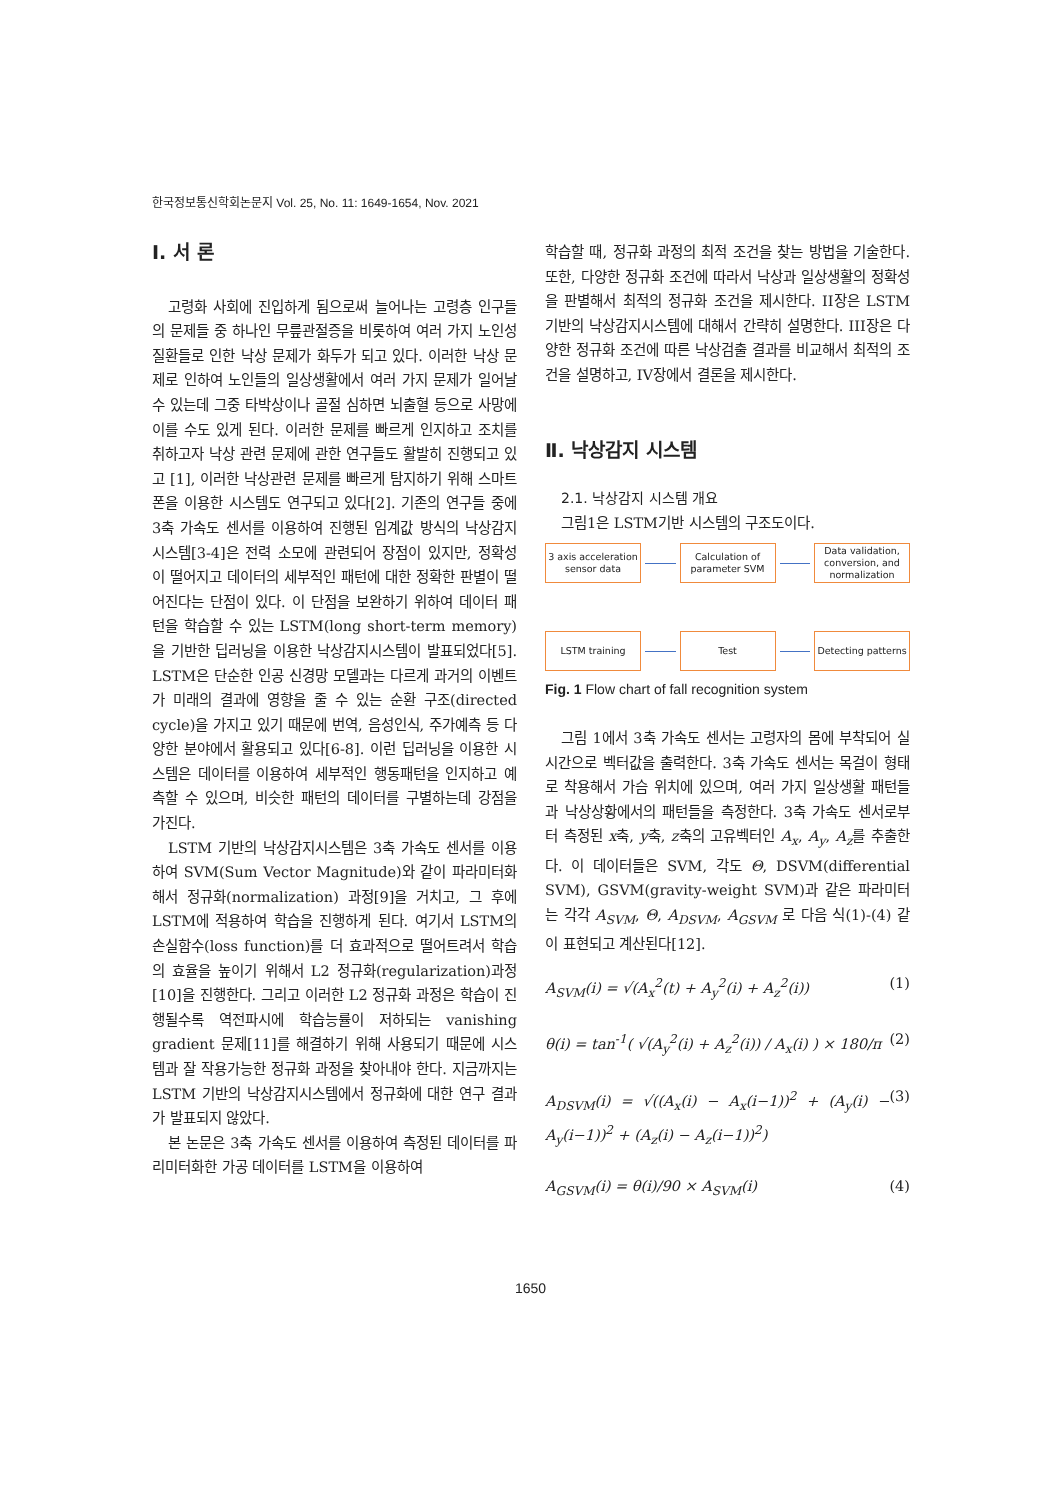한국정보통신학회논문지 Vol. 25, No. 11: 1649-1654, Nov. 2021
Ⅰ. 서 론
고령화 사회에 진입하게 됨으로써 늘어나는 고령층 인구들의 문제들 중 하나인 무릎관절증을 비롯하여 여러 가지 노인성 질환들로 인한 낙상 문제가 화두가 되고 있다. 이러한 낙상 문제로 인하여 노인들의 일상생활에서 여러 가지 문제가 일어날 수 있는데 그중 타박상이나 골절 심하면 뇌출혈 등으로 사망에 이를 수도 있게 된다. 이러한 문제를 빠르게 인지하고 조치를 취하고자 낙상 관련 문제에 관한 연구들도 활발히 진행되고 있고 [1], 이러한 낙상관련 문제를 빠르게 탐지하기 위해 스마트폰을 이용한 시스템도 연구되고 있다[2]. 기존의 연구들 중에 3축 가속도 센서를 이용하여 진행된 임계값 방식의 낙상감지 시스템[3-4]은 전력 소모에 관련되어 장점이 있지만, 정확성이 떨어지고 데이터의 세부적인 패턴에 대한 정확한 판별이 떨어진다는 단점이 있다. 이 단점을 보완하기 위하여 데이터 패턴을 학습할 수 있는 LSTM(long short-term memory)을 기반한 딥러닝을 이용한 낙상감지시스템이 발표되었다[5]. LSTM은 단순한 인공 신경망 모델과는 다르게 과거의 이벤트가 미래의 결과에 영향을 줄 수 있는 순환 구조(directed cycle)을 가지고 있기 때문에 번역, 음성인식, 주가예측 등 다양한 분야에서 활용되고 있다[6-8]. 이런 딥러닝을 이용한 시스템은 데이터를 이용하여 세부적인 행동패턴을 인지하고 예측할 수 있으며, 비슷한 패턴의 데이터를 구별하는데 강점을 가진다.
LSTM 기반의 낙상감지시스템은 3축 가속도 센서를 이용하여 SVM(Sum Vector Magnitude)와 같이 파라미터화해서 정규화(normalization) 과정[9]을 거치고, 그 후에 LSTM에 적용하여 학습을 진행하게 된다. 여기서 LSTM의 손실함수(loss function)를 더 효과적으로 떨어트려서 학습의 효율을 높이기 위해서 L2 정규화(regularization)과정[10]을 진행한다. 그리고 이러한 L2 정규화 과정은 학습이 진행될수록 역전파시에 학습능률이 저하되는 vanishing gradient 문제[11]를 해결하기 위해 사용되기 때문에 시스템과 잘 작용가능한 정규화 과정을 찾아내야 한다. 지금까지는 LSTM 기반의 낙상감지시스템에서 정규화에 대한 연구 결과가 발표되지 않았다.
본 논문은 3축 가속도 센서를 이용하여 측정된 데이터를 파리미터화한 가공 데이터를 LSTM을 이용하여
학습할 때, 정규화 과정의 최적 조건을 찾는 방법을 기술한다. 또한, 다양한 정규화 조건에 따라서 낙상과 일상생활의 정확성을 판별해서 최적의 정규화 조건을 제시한다. II장은 LSTM 기반의 낙상감지시스템에 대해서 간략히 설명한다. III장은 다양한 정규화 조건에 따른 낙상검출 결과를 비교해서 최적의 조건을 설명하고, IV장에서 결론을 제시한다.
Ⅱ. 낙상감지 시스템
2.1. 낙상감지 시스템 개요
그림1은 LSTM기반 시스템의 구조도이다.
3 axis acceleration sensor data
Calculation of parameter SVM
Data validation, conversion, and normalization
LSTM training Test
Detecting patterns
Fig. 1 Flow chart of fall recognition system
그림 1에서 3축 가속도 센서는 고령자의 몸에 부착되어 실시간으로 벡터값을 출력한다. 3축 가속도 센서는 목걸이 형태로 착용해서 가슴 위치에 있으며, 여러 가지 일상생활 패턴들과 낙상상황에서의 패턴들을 측정한다. 3축 가속도 센서로부터 측정된 x축, y축, z축의 고유벡터인 A<sub>x</sub>, A<sub>y</sub>, A<sub>z</sub>를 추출한다. 이 데이터들은 SVM, 각도 Θ, DSVM(differential SVM), GSVM(gravity-weight SVM)과 같은 파라미터는 각각 A<sub>SVM</sub>, Θ, A<sub>DSVM</sub>, A<sub>GSVM</sub> 로 다음 식(1)-(4) 같이 표현되고 계산된다[12].
A<sub>SVM</sub>(i) = √(A<sub>x</sub><sup>2</sup>(t) + A<sub>y</sub><sup>2</sup>(i) + A<sub>z</sub><sup>2</sup>(i)) (1)
θ(i) = tan<sup>-1</sup>( √(A<sub>y</sub><sup>2</sup>(i) + A<sub>z</sub><sup>2</sup>(i)) / A<sub>x</sub>(i) ) × 180/π (2)
A<sub>DSVM</sub>(i) = √((A<sub>x</sub>(i) − A<sub>x</sub>(i−1))<sup>2</sup> + (A<sub>y</sub>(i) − A<sub>y</sub>(i−1))<sup>2</sup> + (A<sub>z</sub>(i) − A<sub>z</sub>(i−1))<sup>2</sup>) (3)
A<sub>GSVM</sub>(i) = θ(i)/90 × A<sub>SVM</sub>(i) (4)
1650